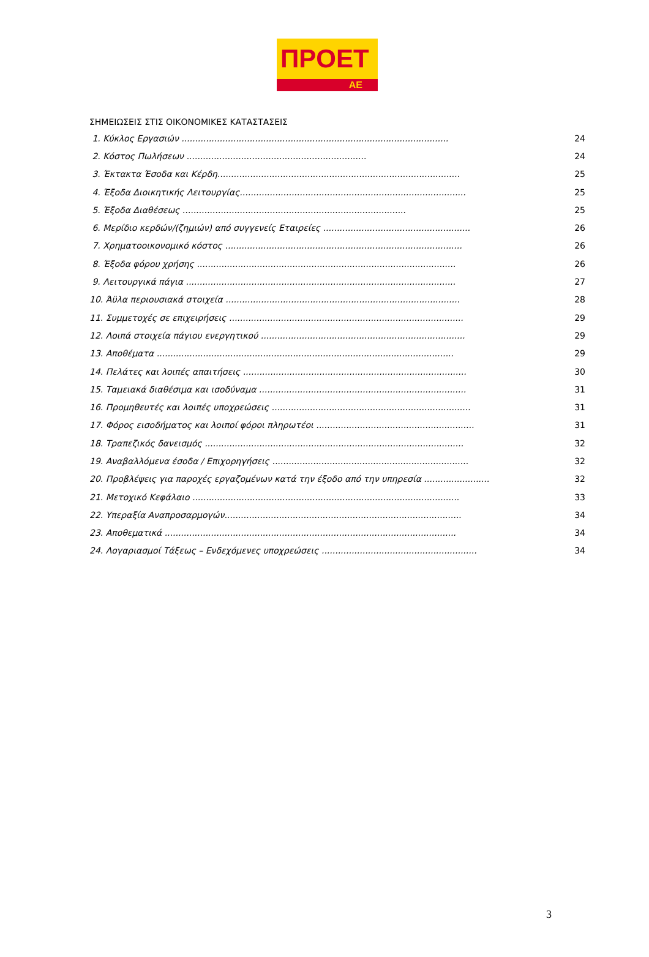ΠΡΟΕΤ
ΑΕ
ΣΗΜΕΙΩΣΕΙΣ ΣΤΙΣ ΟΙΚΟΝΟΜΙΚΕΣ ΚΑΤΑΣΤΑΣΕΙΣ
1. Κύκλος Εργασιών .................................................................................................. 24
2. Κόστος Πωλήσεων .................................................................. 24
3. Έκτακτα Έσοδα και Κέρδη......................................................................................... 25
4. Έξοδα Διοικητικής Λειτουργίας................................................................................... 25
5. Έξοδα Διαθέσεως .................................................................................. 25
6. Μερίδιο κερδών/(ζημιών) από συγγενείς Εταιρείες ...................................................... 26
7. Χρηματοοικονομικό κόστος ....................................................................................... 26
8. Έξοδα φόρου χρήσης ............................................................................................... 26
9. Λειτουργικά πάγια ................................................................................................... 27
10. Άϋλα περιουσιακά στοιχεία ...................................................................................... 28
11. Συμμετοχές σε επιχειρήσεις ...................................................................................... 29
12. Λοιπά στοιχεία πάγιου ενεργητικού ........................................................................... 29
13. Αποθέματα ............................................................................................................. 29
14. Πελάτες και λοιπές απαιτήσεις .................................................................................. 30
15. Ταμειακά διαθέσιμα και ισοδύναμα ............................................................................ 31
16. Προμηθευτές και λοιπές υποχρεώσεις ......................................................................... 31
17. Φόρος εισοδήματος και λοιποί φόροι πληρωτέοι .......................................................... 31
18. Τραπεζικός δανεισμός ............................................................................................... 32
19. Αναβαλλόμενα έσοδα / Επιχορηγήσεις ........................................................................ 32
20. Προβλέψεις για παροχές εργαζομένων κατά την έξοδο από την υπηρεσία ........................ 32
21. Μετοχικό Κεφάλαιο .................................................................................................. 33
22. Υπεραξία Αναπροσαρμογών....................................................................................... 34
23. Αποθεματικά ........................................................................................................... 34
24. Λογαριασμοί Τάξεως – Ενδεχόμενες υποχρεώσεις ......................................................... 34
3